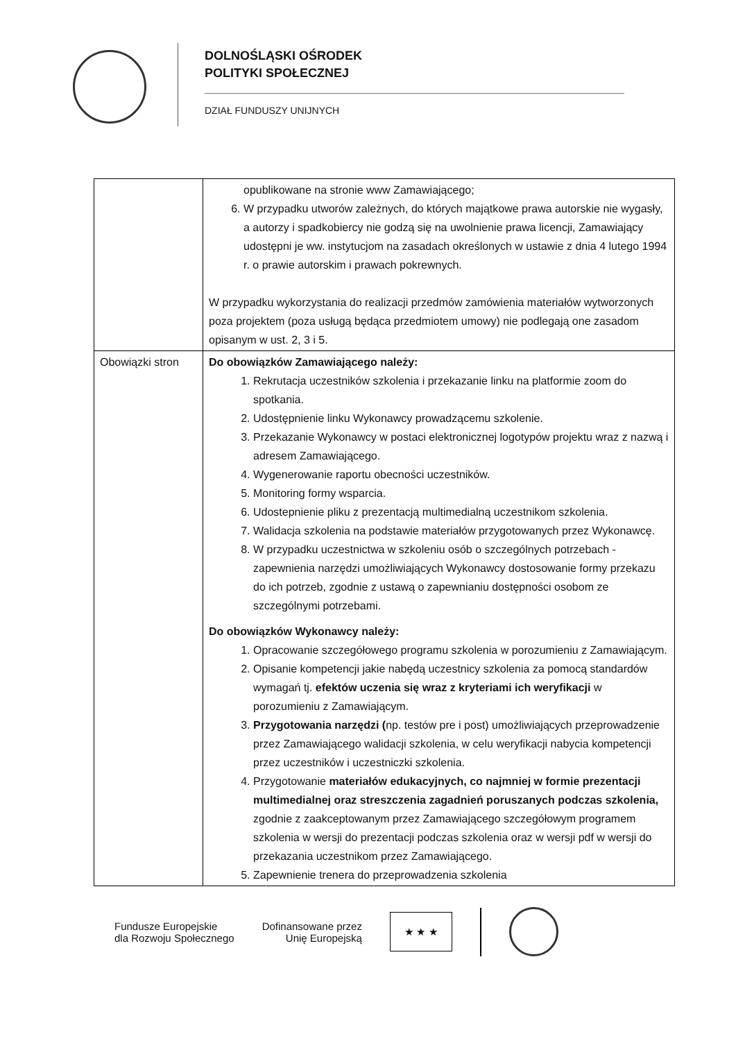DOLNOŚLĄSKI OŚRODEK
POLITYKI SPOŁECZNEJ
DZIAŁ FUNDUSZY UNIJNYCH
| | opublikowane na stronie www Zamawiającego; 6. W przypadku utworów zależnych, do których majątkowe prawa autorskie nie wygasły, a autorzy i spadkobiercy nie godzą się na uwolnienie prawa licencji, Zamawiający udostępni je ww. instytucjom na zasadach określonych w ustawie z dnia 4 lutego 1994 r. o prawie autorskim i prawach pokrewnych. W przypadku wykorzystania do realizacji przedmów zamówienia materiałów wytworzonych poza projektem (poza usługą będąca przedmiotem umowy) nie podlegają one zasadom opisanym w ust. 2, 3 i 5. |
| Obowiązki stron | Do obowiązków Zamawiającego należy: 1. Rekrutacja uczestników szkolenia i przekazanie linku na platformie zoom do spotkania. 2. Udostępnienie linku Wykonawcy prowadzącemu szkolenie. 3. Przekazanie Wykonawcy w postaci elektronicznej logotypów projektu wraz z nazwą i adresem Zamawiającego. 4. Wygenerowanie raportu obecności uczestników. 5. Monitoring formy wsparcia. 6. Udostepnienie pliku z prezentacją multimedialną uczestnikom szkolenia. 7. Walidacja szkolenia na podstawie materiałów przygotowanych przez Wykonawcę. 8. W przypadku uczestnictwa w szkoleniu osób o szczególnych potrzebach - zapewnienia narzędzi umożliwiających Wykonawcy dostosowanie formy przekazu do ich potrzeb, zgodnie z ustawą o zapewnianiu dostępności osobom ze szczególnymi potrzebami. Do obowiązków Wykonawcy należy: 1. Opracowanie szczegółowego programu szkolenia w porozumieniu z Zamawiającym. 2. Opisanie kompetencji jakie nabędą uczestnicy szkolenia za pomocą standardów wymagań tj. efektów uczenia się wraz z kryteriami ich weryfikacji w porozumieniu z Zamawiającym. 3. Przygotowania narzędzi ( np. testów pre i post) umożliwiających przeprowadzenie przez Zamawiającego walidacji szkolenia, w celu weryfikacji nabycia kompetencji przez uczestników i uczestniczki szkolenia. 4. Przygotowanie materiałów edukacyjnych, co najmniej w formie prezentacji multimedialnej oraz streszczenia zagadnień poruszanych podczas szkolenia, zgodnie z zaakceptowanym przez Zamawiającego szczegółowym programem szkolenia w wersji do prezentacji podczas szkolenia oraz w wersji pdf w wersji do przekazania uczestnikom przez Zamawiającego. 5. Zapewnienie trenera do przeprowadzenia szkolenia |
Fundusze Europejskie
dla Rozwoju Społecznego
Dofinansowane przez
Unię Europejską
★ ★ ★